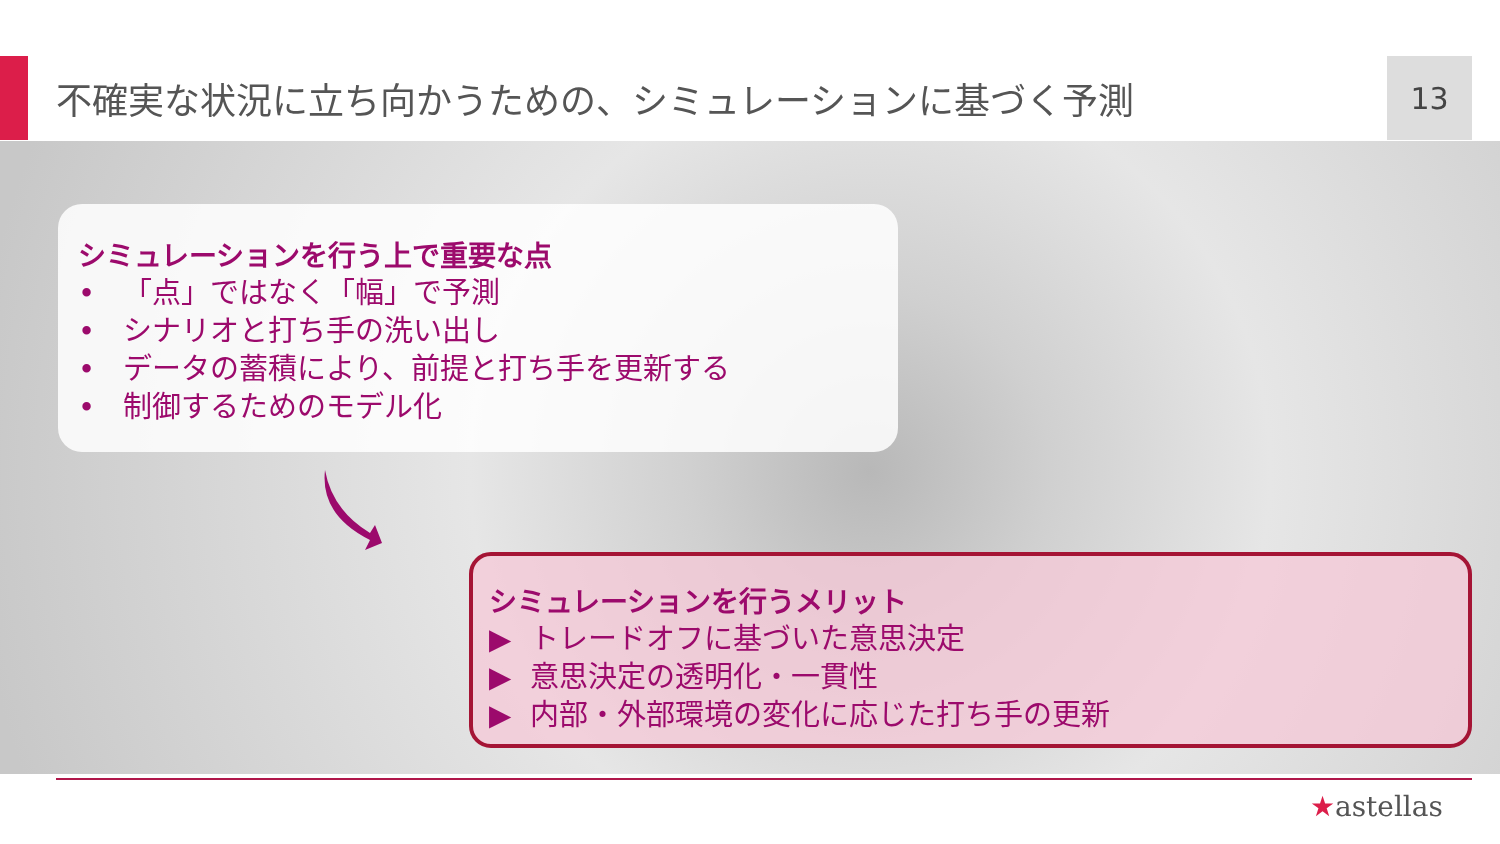不確実な状況に立ち向かうための、シミュレーションに基づく予測 13
シミュレーションを行う上で重要な点
• 「点」ではなく「幅」で予測
• シナリオと打ち手の洗い出し
• データの蓄積により、前提と打ち手を更新する
• 制御するためのモデル化
シミュレーションを行うメリット
▶ トレードオフに基づいた意思決定
▶ 意思決定の透明化・一貫性
▶ 内部・外部環境の変化に応じた打ち手の更新
★astellas